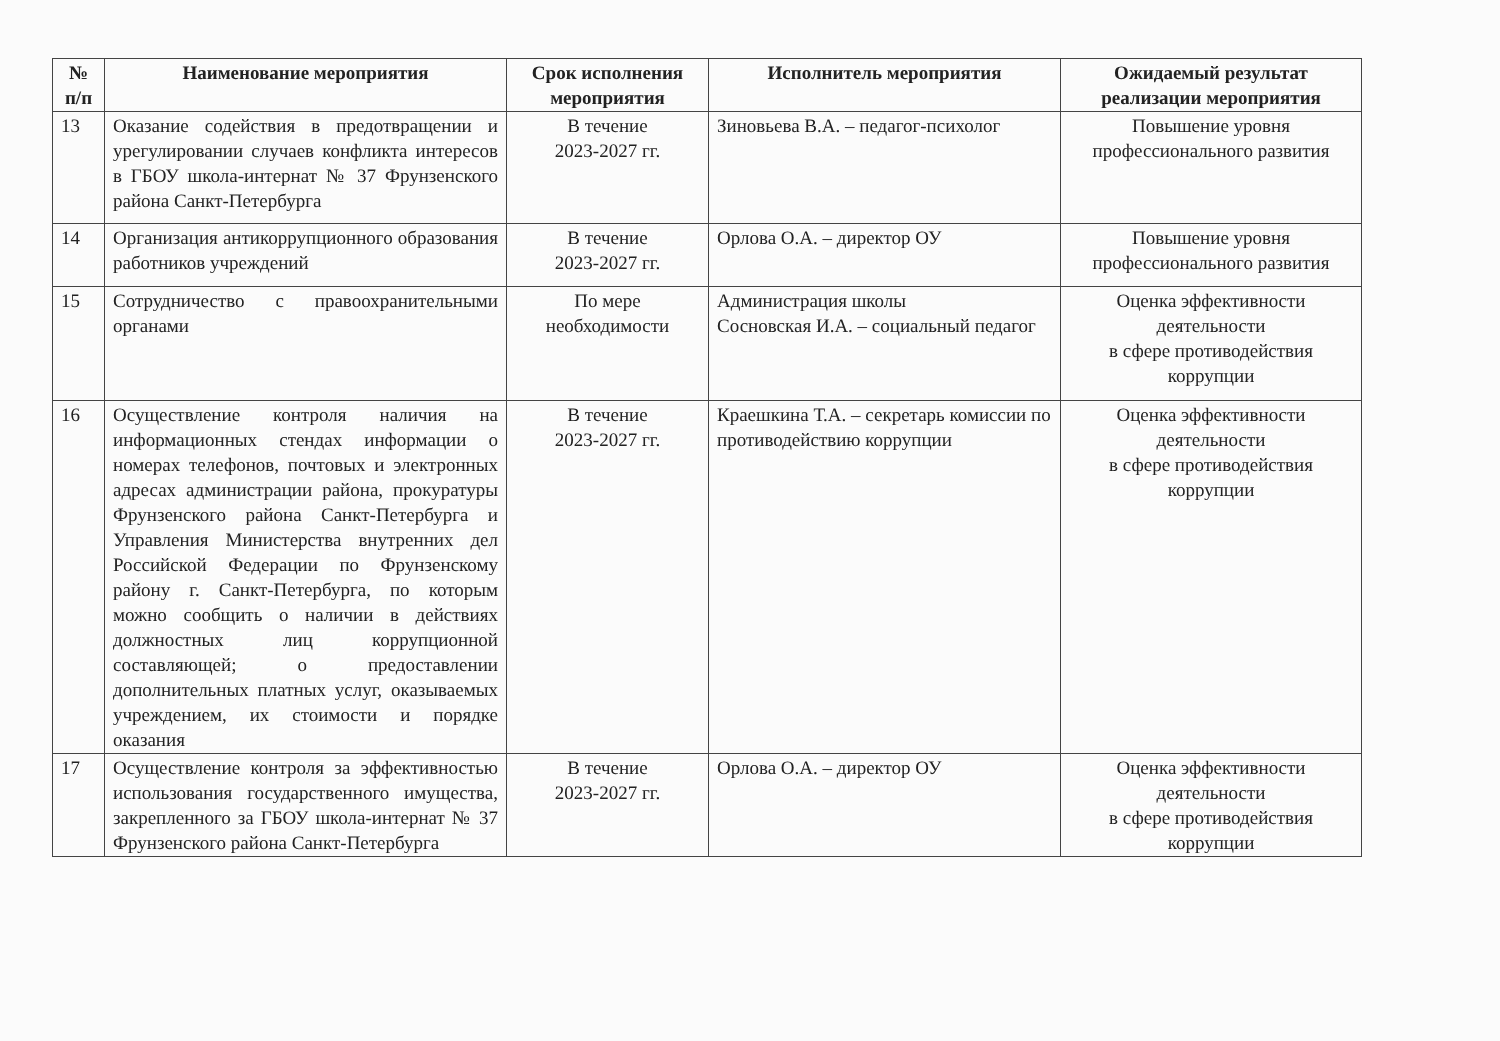| № п/п | Наименование мероприятия | Срок исполнения мероприятия | Исполнитель мероприятия | Ожидаемый результат реализации мероприятия |
| --- | --- | --- | --- | --- |
| 13 | Оказание содействия в предотвращении и урегулировании случаев конфликта интересов в ГБОУ школа-интернат № 37 Фрунзенского района Санкт-Петербурга | В течение 2023-2027 гг. | Зиновьева В.А. – педагог-психолог | Повышение уровня профессионального развития |
| 14 | Организация антикоррупционного образования работников учреждений | В течение 2023-2027 гг. | Орлова О.А. – директор ОУ | Повышение уровня профессионального развития |
| 15 | Сотрудничество с правоохранительными органами | По мере необходимости | Администрация школы Сосновская И.А. – социальный педагог | Оценка эффективности деятельности в сфере противодействия коррупции |
| 16 | Осуществление контроля наличия на информационных стендах информации о номерах телефонов, почтовых и электронных адресах администрации района, прокуратуры Фрунзенского района Санкт-Петербурга и Управления Министерства внутренних дел Российской Федерации по Фрунзенскому району г. Санкт-Петербурга, по которым можно сообщить о наличии в действиях должностных лиц коррупционной составляющей; о предоставлении дополнительных платных услуг, оказываемых учреждением, их стоимости и порядке оказания | В течение 2023-2027 гг. | Краешкина Т.А. – секретарь комиссии по противодействию коррупции | Оценка эффективности деятельности в сфере противодействия коррупции |
| 17 | Осуществление контроля за эффективностью использования государственного имущества, закрепленного за ГБОУ школа-интернат № 37 Фрунзенского района Санкт-Петербурга | В течение 2023-2027 гг. | Орлова О.А. – директор ОУ | Оценка эффективности деятельности в сфере противодействия коррупции |